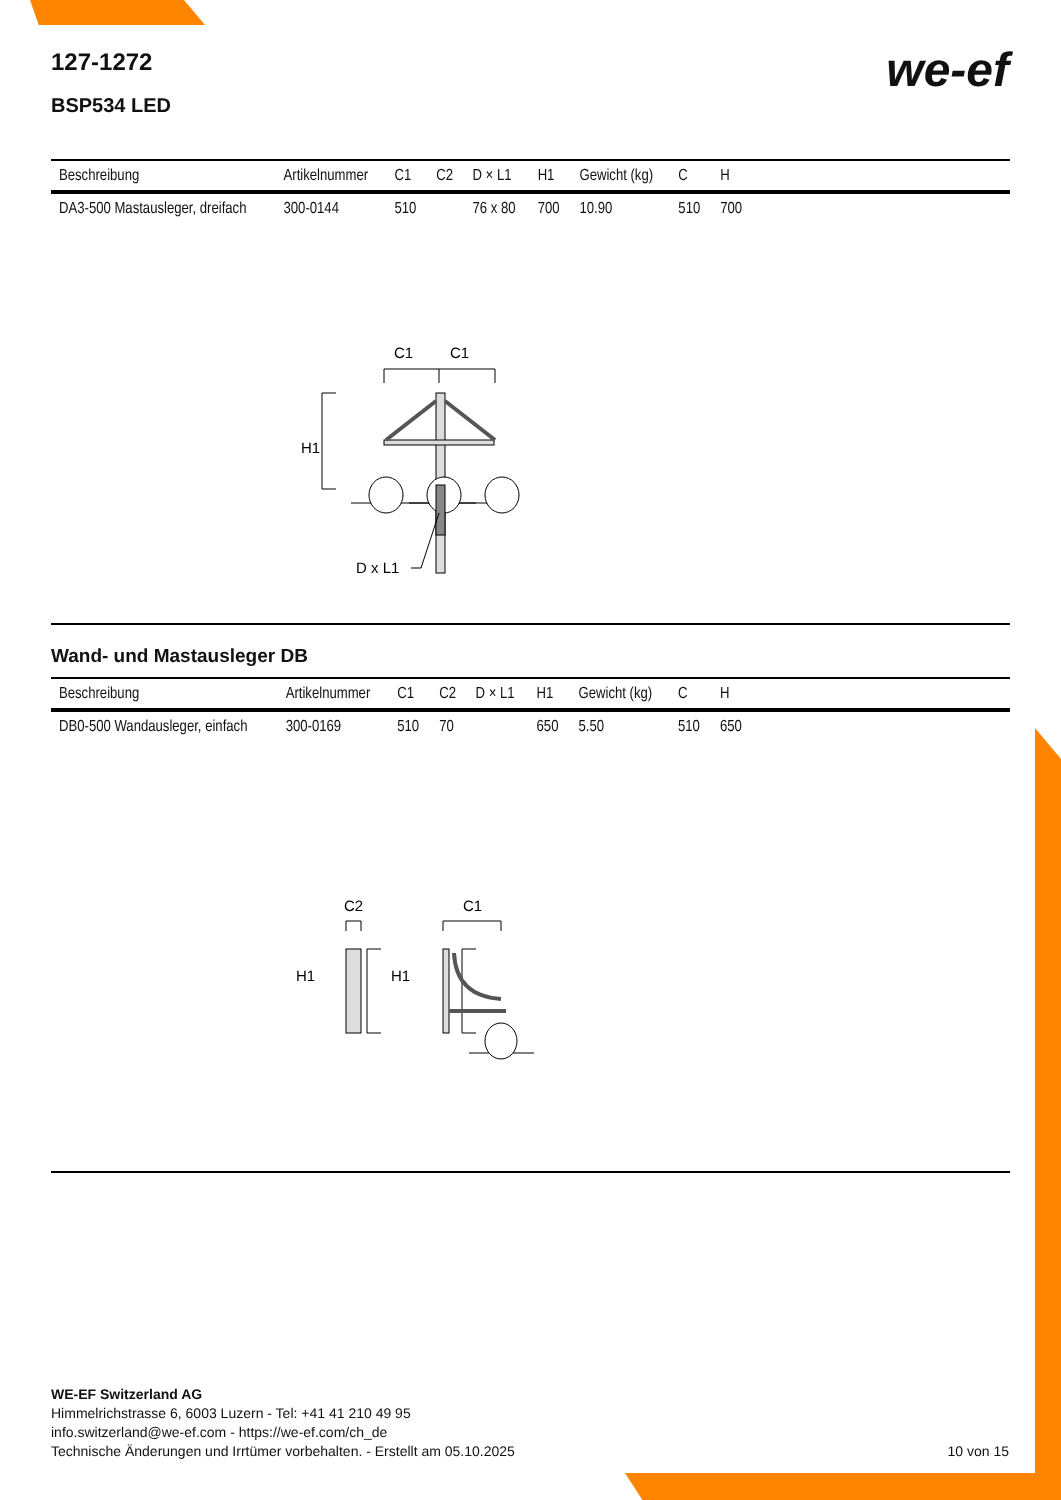we-ef
127-1272
BSP534 LED
| Beschreibung | Artikelnummer | C1 | C2 | D × L1 | H1 | Gewicht (kg) | C | H | |
| --- | --- | --- | --- | --- | --- | --- | --- | --- | --- |
| DA3-500 Mastausleger, dreifach | 300-0144 | 510 | | 76 x 80 | 700 | 10.90 | 510 | 700 | |
C1
C1
H1
D x L1
Wand- und Mastausleger DB
| Beschreibung | Artikelnummer | C1 | C2 | D × L1 | H1 | Gewicht (kg) | C | H | |
| --- | --- | --- | --- | --- | --- | --- | --- | --- | --- |
| DB0-500 Wandausleger, einfach | 300-0169 | 510 | 70 | | 650 | 5.50 | 510 | 650 | |
C2
C1
H1
H1
WE-EF Switzerland AG
Himmelrichstrasse 6, 6003 Luzern - Tel: +41 41 210 49 95
info.switzerland@we-ef.com - https://we-ef.com/ch_de
Technische Änderungen und Irrtümer vorbehalten. - Erstellt am 05.10.2025 10 von 15